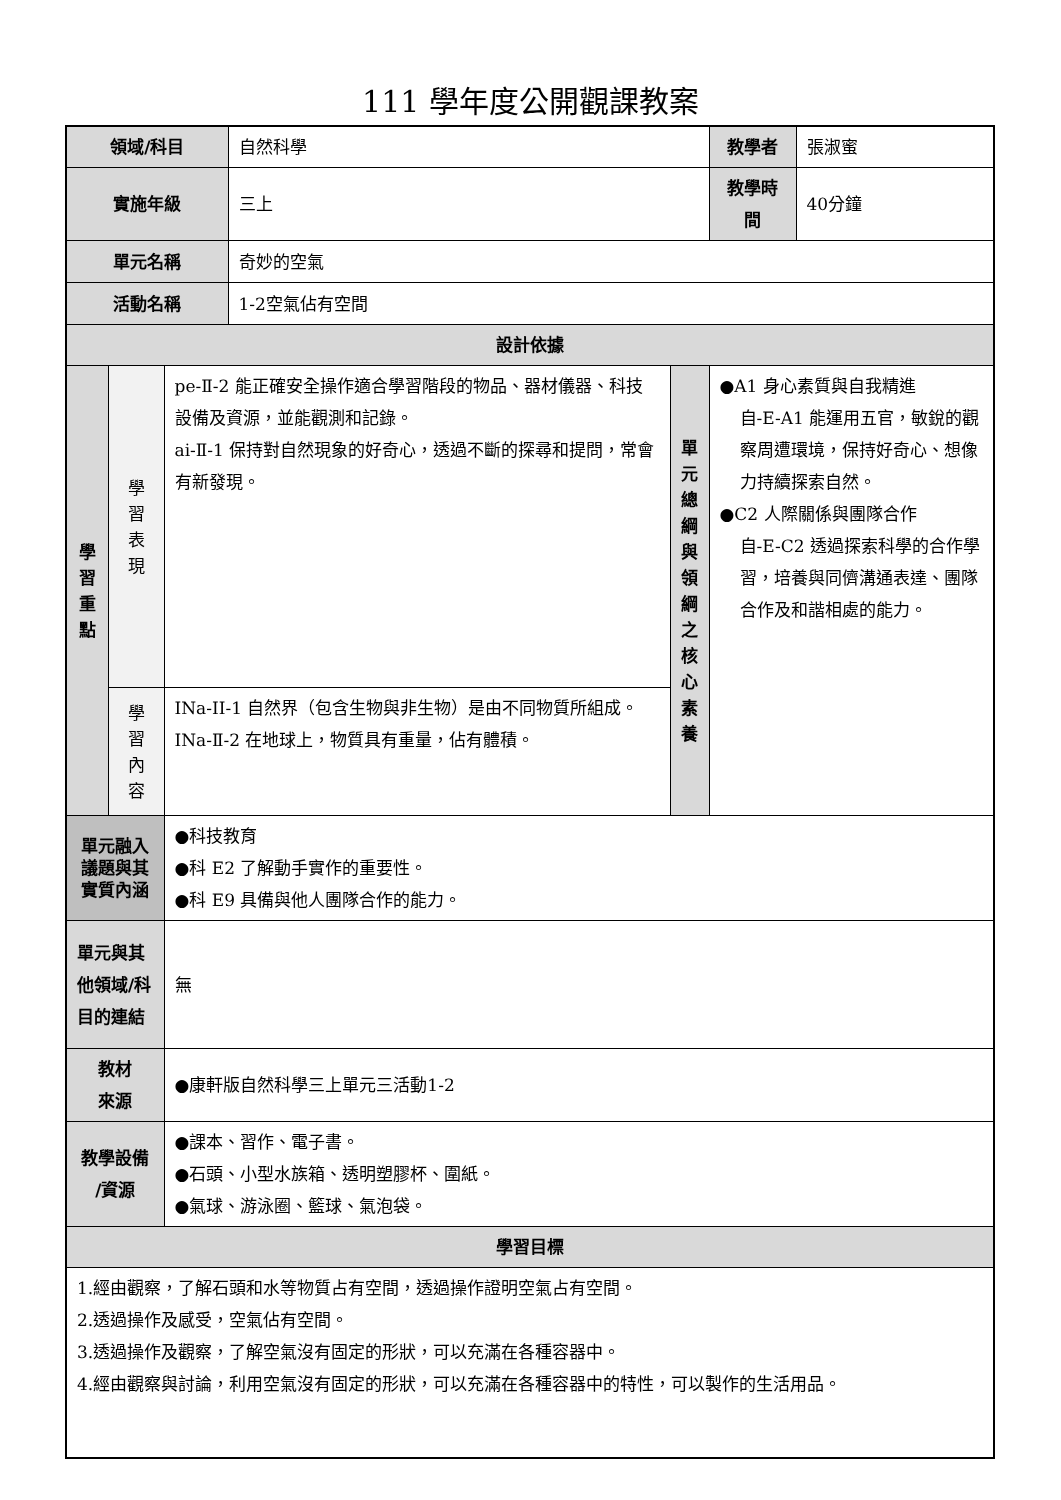111 學年度公開觀課教案
| 領域/科目 | | | 自然科學 | | 教學者 | 張淑蜜 |
| 實施年級 | | | 三上 | | 教學時間 | 40分鐘 |
| 單元名稱 | | | 奇妙的空氣 | | | |
| 活動名稱 | | | 1-2空氣佔有空間 | | | |
| 設計依據 | | | | | | |
| 學 習 重 點 | 學 習 表 現 | pe-Ⅱ-2 能正確安全操作適合學習階段的物品、器材儀器、科技設備及資源，並能觀測和記錄。 ai-Ⅱ-1 保持對自然現象的好奇心，透過不斷的探尋和提問，常會有新發現。 | | 單 元 總 綱 與 領 綱 之 核 心 素 養 | ●A1 身心素質與自我精進 自-E-A1 能運用五官，敏銳的觀察周遭環境，保持好奇心、想像力持續探索自然。 ●C2 人際關係與團隊合作 自-E-C2 透過探索科學的合作學習，培養與同儕溝通表達、團隊合作及和諧相處的能力。 | |
| | 學 習 內 容 | INa-II-1 自然界（包含生物與非生物）是由不同物質所組成。 INa-Ⅱ-2 在地球上，物質具有重量，佔有體積。 | | | | |
| 單元融入議題與其實質內涵 | | ●科技教育 ●科 E2 了解動手實作的重要性。 ●科 E9 具備與他人團隊合作的能力。 | | | | |
| 單元與其他領域/科目的連結 | | 無 | | | | |
| 教材 來源 | | ●康軒版自然科學三上單元三活動1-2 | | | | |
| 教學設備 /資源 | | ●課本、習作、電子書。 ●石頭、小型水族箱、透明塑膠杯、圍紙。 ●氣球、游泳圈、籃球、氣泡袋。 | | | | |
| 學習目標 | | | | | | |
| 1.經由觀察，了解石頭和水等物質占有空間，透過操作證明空氣占有空間。 2.透過操作及感受，空氣佔有空間。 3.透過操作及觀察，了解空氣沒有固定的形狀，可以充滿在各種容器中。 4.經由觀察與討論，利用空氣沒有固定的形狀，可以充滿在各種容器中的特性，可以製作的生活用品。 | | | | | | |